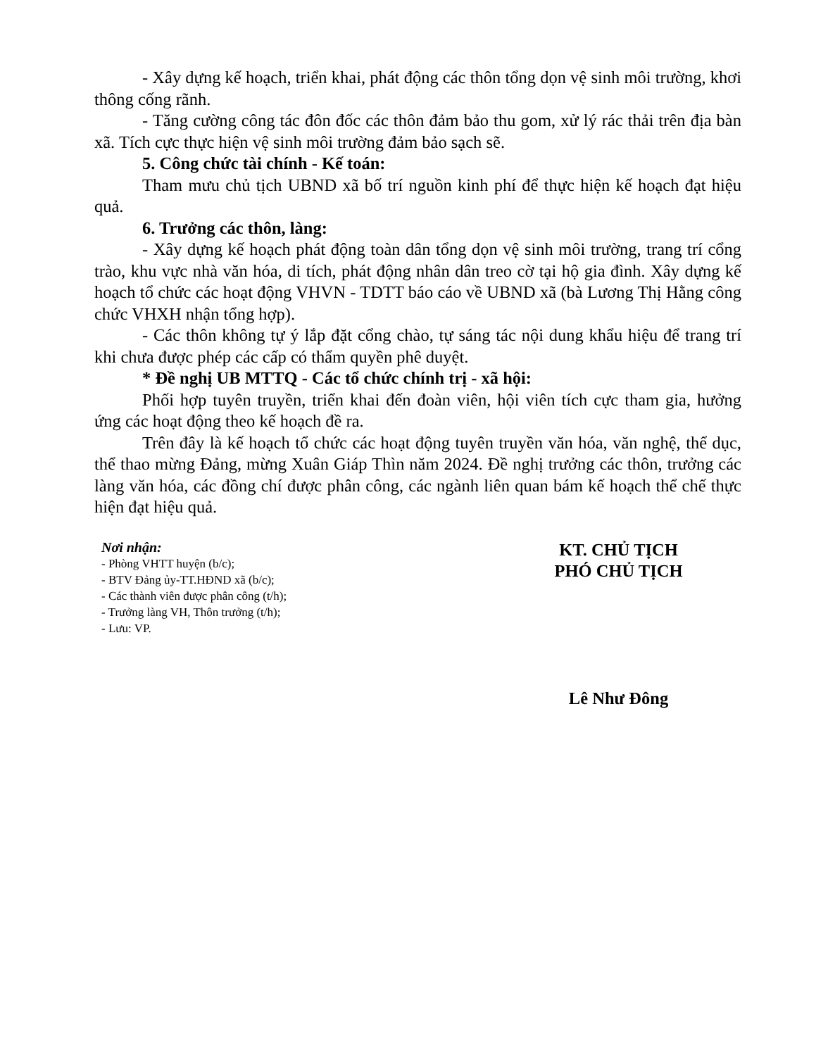- Xây dựng kế hoạch, triển khai, phát động các thôn tổng dọn vệ sinh môi trường, khơi thông cống rãnh.
- Tăng cường công tác đôn đốc các thôn đảm bảo thu gom, xử lý rác thải trên địa bàn xã. Tích cực thực hiện vệ sinh môi trường đảm bảo sạch sẽ.
5. Công chức tài chính - Kế toán:
Tham mưu chủ tịch UBND xã bố trí nguồn kinh phí để thực hiện kế hoạch đạt hiệu quả.
6. Trưởng các thôn, làng:
- Xây dựng kế hoạch phát động toàn dân tổng dọn vệ sinh môi trường, trang trí cổng trào, khu vực nhà văn hóa, di tích, phát động nhân dân treo cờ tại hộ gia đình. Xây dựng kế hoạch tổ chức các hoạt động VHVN - TDTT báo cáo về UBND xã (bà Lương Thị Hằng công chức VHXH nhận tổng hợp).
- Các thôn không tự ý lắp đặt cổng chào, tự sáng tác nội dung khẩu hiệu để trang trí khi chưa được phép các cấp có thẩm quyền phê duyệt.
* Đề nghị UB MTTQ - Các tổ chức chính trị - xã hội:
Phối hợp tuyên truyền, triển khai đến đoàn viên, hội viên tích cực tham gia, hưởng ứng các hoạt động theo kế hoạch đề ra.
Trên đây là kế hoạch tổ chức các hoạt động tuyên truyền văn hóa, văn nghệ, thể dục, thể thao mừng Đảng, mừng Xuân Giáp Thìn năm 2024. Đề nghị trưởng các thôn, trưởng các làng văn hóa, các đồng chí được phân công, các ngành liên quan bám kế hoạch thể chế thực hiện đạt hiệu quả.
Nơi nhận:
- Phòng VHTT huyện (b/c);
- BTV Đảng ủy-TT.HĐND xã (b/c);
- Các thành viên được phân công (t/h);
- Trưởng làng VH, Thôn trưởng (t/h);
- Lưu: VP.
KT. CHỦ TỊCH
PHÓ CHỦ TỊCH
Lê Như Đông